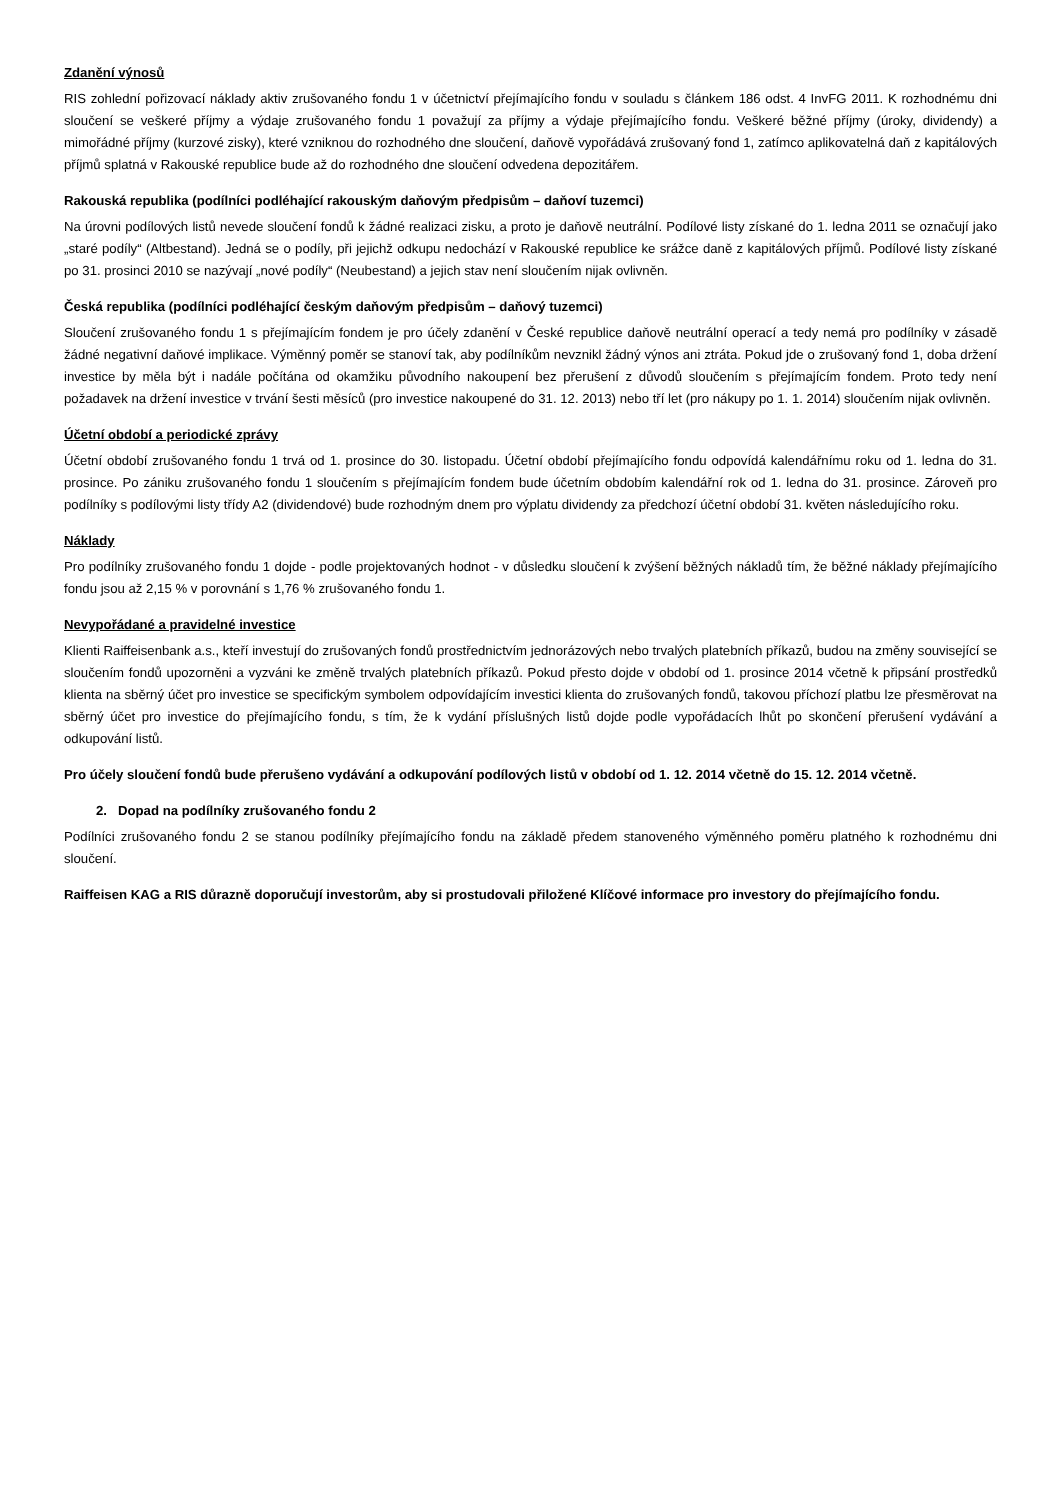Zdanění výnosů
RIS zohlední pořizovací náklady aktiv zrušovaného fondu 1 v účetnictví přejímajícího fondu v souladu s článkem 186 odst. 4 InvFG 2011. K rozhodnému dni sloučení se veškeré příjmy a výdaje zrušovaného fondu 1 považují za příjmy a výdaje přejímajícího fondu. Veškeré běžné příjmy (úroky, dividendy) a mimořádné příjmy (kurzové zisky), které vzniknou do rozhodného dne sloučení, daňově vypořádává zrušovaný fond 1, zatímco aplikovatelná daň z kapitálových příjmů splatná v Rakouské republice bude až do rozhodného dne sloučení odvedena depozitářem.
Rakouská republika (podílníci podléhající rakouským daňovým předpisům – daňoví tuzemci)
Na úrovni podílových listů nevede sloučení fondů k žádné realizaci zisku, a proto je daňově neutrální. Podílové listy získané do 1. ledna 2011 se označují jako „staré podíly“ (Altbestand). Jedná se o podíly, při jejichž odkupu nedochází v Rakouské republice ke srážce daně z kapitálových příjmů. Podílové listy získané po 31. prosinci 2010 se nazývají „nové podíly“ (Neubestand) a jejich stav není sloučením nijak ovlivněn.
Česká republika (podílníci podléhající českým daňovým předpisům – daňový tuzemci)
Sloučení zrušovaného fondu 1 s přejímajícím fondem je pro účely zdanění v České republice daňově neutrální operací a tedy nemá pro podílníky v zásadě žádné negativní daňové implikace. Výměnný poměr se stanoví tak, aby podílníkům nevznikl žádný výnos ani ztráta. Pokud jde o zrušovaný fond 1, doba držení investice by měla být i nadále počítána od okamžiku původního nakoupení bez přerušení z důvodů sloučením s přejímajícím fondem. Proto tedy není požadavek na držení investice v trvání šesti měsíců (pro investice nakoupené do 31. 12. 2013) nebo tří let (pro nákupy po 1. 1. 2014) sloučením nijak ovlivněn.
Účetní období a periodické zprávy
Účetní období zrušovaného fondu 1 trvá od 1. prosince do 30. listopadu. Účetní období přejímajícího fondu odpovídá kalendářnímu roku od 1. ledna do 31. prosince. Po zániku zrušovaného fondu 1 sloučením s přejímajícím fondem bude účetním obdobím kalendářní rok od 1. ledna do 31. prosince. Zároveň pro podílníky s podílovými listy třídy A2 (dividendové) bude rozhodným dnem pro výplatu dividendy za předchozí účetní období 31. květen následujícího roku.
Náklady
Pro podílníky zrušovaného fondu 1 dojde - podle projektovaných hodnot - v důsledku sloučení k zvýšení běžných nákladů tím, že běžné náklady přejímajícího fondu jsou až 2,15 % v porovnání s 1,76 % zrušovaného fondu 1.
Nevypořádané a pravidelné investice
Klienti Raiffeisenbank a.s., kteří investují do zrušovaných fondů prostřednictvím jednorázových nebo trvalých platebních příkazů, budou na změny související se sloučením fondů upozorněni a vyzváni ke změně trvalých platebních příkazů. Pokud přesto dojde v období od 1. prosince 2014 včetně k připsání prostředků klienta na sběrný účet pro investice se specifickým symbolem odpovídajícím investici klienta do zrušovaných fondů, takovou příchozí platbu lze přesměrovat na sběrný účet pro investice do přejímajícího fondu, s tím, že k vydání příslušných listů dojde podle vypořádacích lhůt po skončení přerušení vydávání a odkupování listů.
Pro účely sloučení fondů bude přerušeno vydávání a odkupování podílových listů v období od 1. 12. 2014 včetně do 15. 12. 2014 včetně.
2. Dopad na podílníky zrušovaného fondu 2
Podílníci zrušovaného fondu 2 se stanou podílníky přejímajícího fondu na základě předem stanoveného výměnného poměru platného k rozhodnému dni sloučení.
Raiffeisen KAG a RIS důrazně doporučují investorům, aby si prostudovali přiložené Klíčové informace pro investory do přejímajícího fondu.